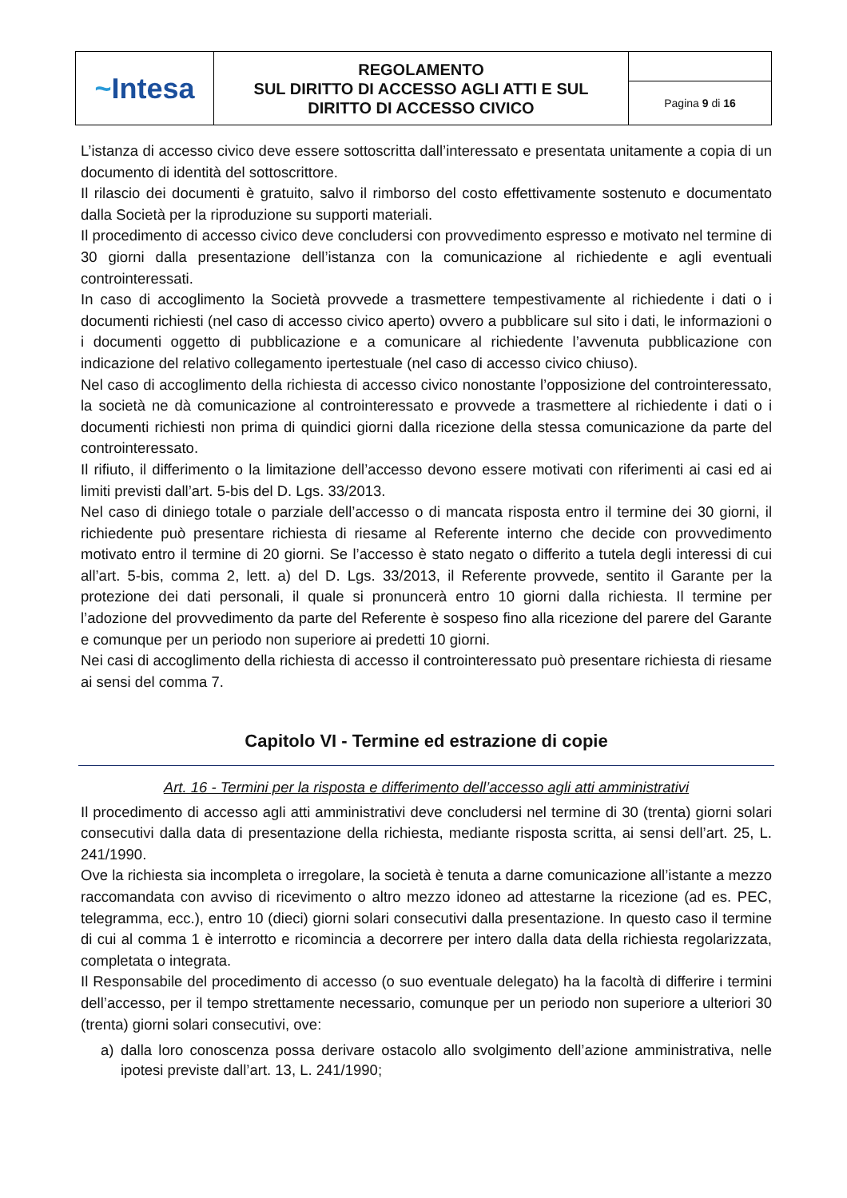| ~ Intesa | REGOLAMENTO SUL DIRITTO DI ACCESSO AGLI ATTI E SUL DIRITTO DI ACCESSO CIVICO | |
| | | Pagina 9 di 16 |
L’istanza di accesso civico deve essere sottoscritta dall’interessato e presentata unitamente a copia di un documento di identità del sottoscrittore.
Il rilascio dei documenti è gratuito, salvo il rimborso del costo effettivamente sostenuto e documentato dalla Società per la riproduzione su supporti materiali.
Il procedimento di accesso civico deve concludersi con provvedimento espresso e motivato nel termine di 30 giorni dalla presentazione dell’istanza con la comunicazione al richiedente e agli eventuali controinteressati.
In caso di accoglimento la Società provvede a trasmettere tempestivamente al richiedente i dati o i documenti richiesti (nel caso di accesso civico aperto) ovvero a pubblicare sul sito i dati, le informazioni o i documenti oggetto di pubblicazione e a comunicare al richiedente l’avvenuta pubblicazione con indicazione del relativo collegamento ipertestuale (nel caso di accesso civico chiuso).
Nel caso di accoglimento della richiesta di accesso civico nonostante l’opposizione del controinteressato, la società ne dà comunicazione al controinteressato e provvede a trasmettere al richiedente i dati o i documenti richiesti non prima di quindici giorni dalla ricezione della stessa comunicazione da parte del controinteressato.
Il rifiuto, il differimento o la limitazione dell’accesso devono essere motivati con riferimenti ai casi ed ai limiti previsti dall’art. 5-bis del D. Lgs. 33/2013.
Nel caso di diniego totale o parziale dell’accesso o di mancata risposta entro il termine dei 30 giorni, il richiedente può presentare richiesta di riesame al Referente interno che decide con provvedimento motivato entro il termine di 20 giorni. Se l’accesso è stato negato o differito a tutela degli interessi di cui all’art. 5-bis, comma 2, lett. a) del D. Lgs. 33/2013, il Referente provvede, sentito il Garante per la protezione dei dati personali, il quale si pronuncerà entro 10 giorni dalla richiesta. Il termine per l’adozione del provvedimento da parte del Referente è sospeso fino alla ricezione del parere del Garante e comunque per un periodo non superiore ai predetti 10 giorni.
Nei casi di accoglimento della richiesta di accesso il controinteressato può presentare richiesta di riesame ai sensi del comma 7.
Capitolo VI - Termine ed estrazione di copie
Art. 16 - Termini per la risposta e differimento dell’accesso agli atti amministrativi
Il procedimento di accesso agli atti amministrativi deve concludersi nel termine di 30 (trenta) giorni solari consecutivi dalla data di presentazione della richiesta, mediante risposta scritta, ai sensi dell’art. 25, L. 241/1990.
Ove la richiesta sia incompleta o irregolare, la società è tenuta a darne comunicazione all’istante a mezzo raccomandata con avviso di ricevimento o altro mezzo idoneo ad attestarne la ricezione (ad es. PEC, telegramma, ecc.), entro 10 (dieci) giorni solari consecutivi dalla presentazione. In questo caso il termine di cui al comma 1 è interrotto e ricomincia a decorrere per intero dalla data della richiesta regolarizzata, completata o integrata.
Il Responsabile del procedimento di accesso (o suo eventuale delegato) ha la facoltà di differire i termini dell’accesso, per il tempo strettamente necessario, comunque per un periodo non superiore a ulteriori 30 (trenta) giorni solari consecutivi, ove:
a) dalla loro conoscenza possa derivare ostacolo allo svolgimento dell’azione amministrativa, nelle ipotesi previste dall’art. 13, L. 241/1990;